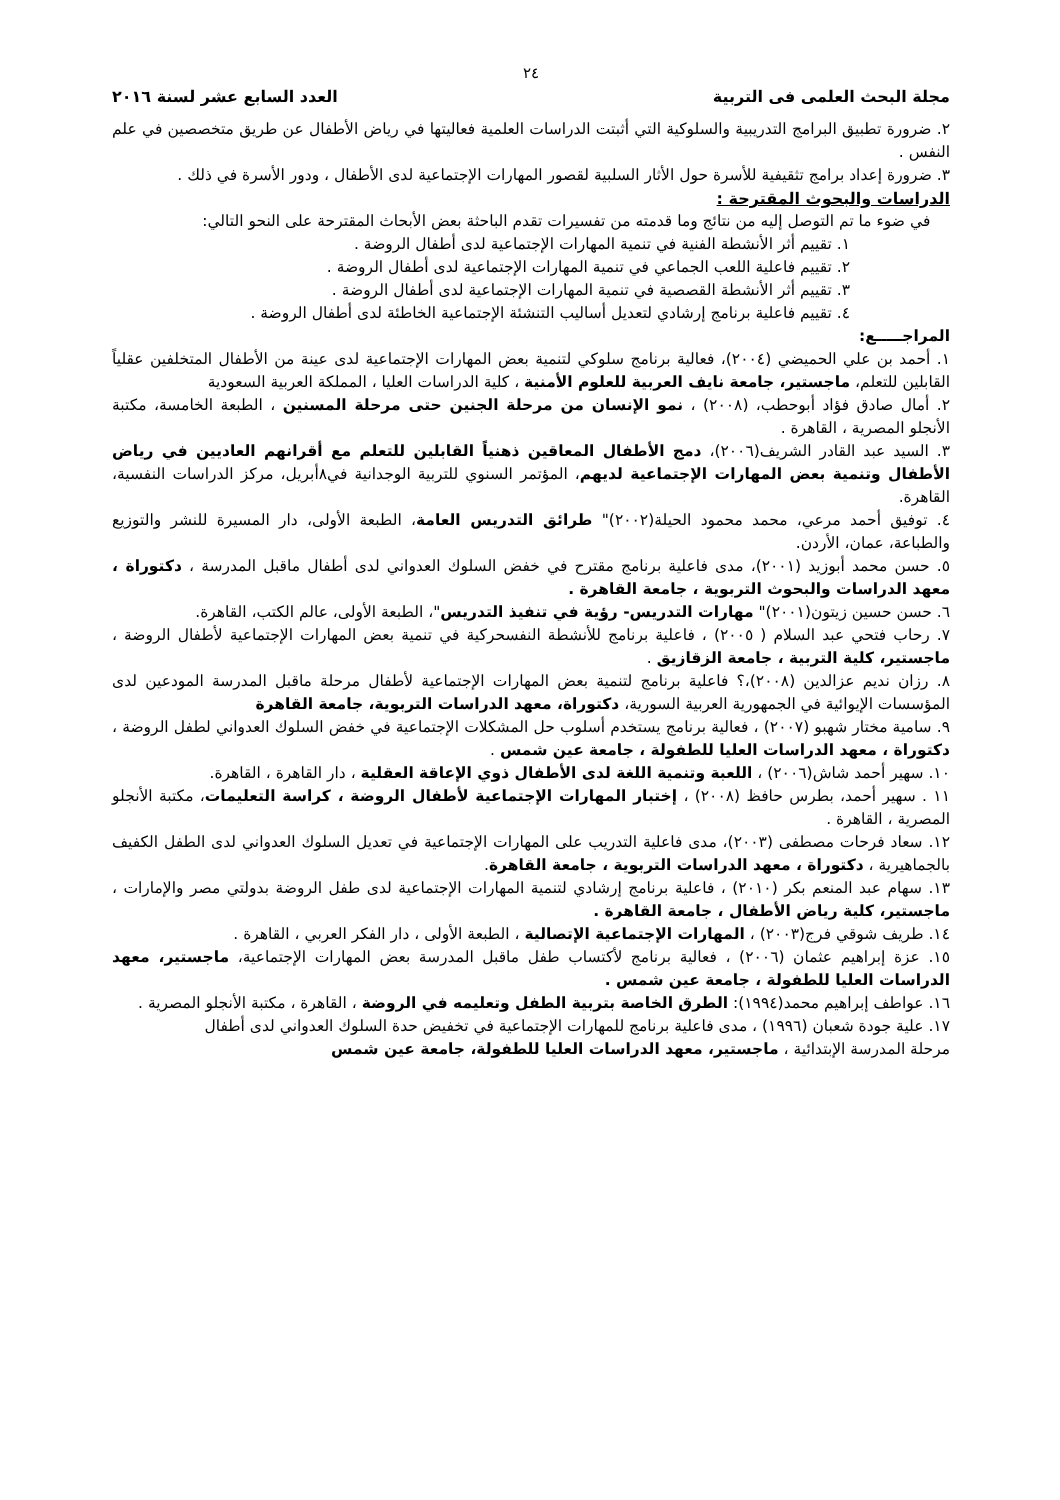٢٤
مجلة البحث العلمى فى التربية العدد السابع عشر لسنة ٢٠١٦
٢. ضرورة تطبيق البرامج التدريبية والسلوكية التي أثبتت الدراسات العلمية فعاليتها في رياض الأطفال عن طريق متخصصين في علم النفس .
٣. ضرورة إعداد برامج تثقيفية للأسرة حول الأثار السلبية لقصور المهارات الإجتماعية لدى الأطفال ، ودور الأسرة في ذلك .
الدراسات والبحوث المقترحة :
في ضوء ما تم التوصل إليه من نتائج وما قدمته من تفسيرات تقدم الباحثة بعض الأبحاث المقترحة على النحو التالي:
١. تقييم أثر الأنشطة الفنية في تنمية المهارات الإجتماعية لدى أطفال الروضة .
٢. تقييم فاعلية اللعب الجماعي في تنمية المهارات الإجتماعية لدى أطفال الروضة .
٣. تقييم أثر الأنشطة القصصية في تنمية المهارات الإجتماعية لدى أطفال الروضة .
٤. تقييم فاعلية برنامج إرشادي لتعديل أساليب التنشئة الإجتماعية الخاطئة لدى أطفال الروضة .
المراجـــــع:
١. أحمد بن علي الحميضي (٢٠٠٤)، فعالية برنامج سلوكي لتنمية بعض المهارات الإجتماعية لدى عينة من الأطفال المتخلفين عقلياً القابلين للتعلم، ماجستير، جامعة نايف العربية للعلوم الأمنية ، كلية الدراسات العليا ، المملكة العربية السعودية
٢. أمال صادق فؤاد أبوحطب، (٢٠٠٨) ، نمو الإنسان من مرحلة الجنين حتى مرحلة المسنين ، الطبعة الخامسة، مكتبة الأنجلو المصرية ، القاهرة .
٣. السيد عبد القادر الشريف(٢٠٠٦)، دمج الأطفال المعاقين ذهنياً القابلين للتعلم مع أقرانهم العاديين في رياض الأطفال وتنمية بعض المهارات الإجتماعية لديهم، المؤتمر السنوي للتربية الوجدانية في٨أبريل، مركز الدراسات النفسية، القاهرة.
٤. توفيق أحمد مرعي، محمد محمود الحيلة(٢٠٠٢)" طرائق التدريس العامة، الطبعة الأولى، دار المسيرة للنشر والتوزيع والطباعة، عمان، الأردن.
٥. حسن محمد أبوزيد (٢٠٠١)، مدى فاعلية برنامج مقترح في خفض السلوك العدواني لدى أطفال ماقبل المدرسة ، دكتوراة ، معهد الدراسات والبحوث التربوية ، جامعة القاهرة .
٦. حسن حسين زيتون(٢٠٠١)" مهارات التدريس- رؤية في تنفيذ التدريس"، الطبعة الأولى، عالم الكتب، القاهرة.
٧. رحاب فتحي عبد السلام ( ٢٠٠٥) ، فاعلية برنامج للأنشطة النفسحركية في تنمية بعض المهارات الإجتماعية لأطفال الروضة ، ماجستير، كلية التربية ، جامعة الزقازيق .
٨. رزان نديم عزالدين (٢٠٠٨)،؟ فاعلية برنامج لتنمية بعض المهارات الإجتماعية لأطفال مرحلة ماقبل المدرسة المودعين لدى المؤسسات الإيوائية في الجمهورية العربية السورية، دكتوراة، معهد الدراسات التربوية، جامعة القاهرة
٩. سامية مختار شهبو (٢٠٠٧) ، فعالية برنامج يستخدم أسلوب حل المشكلات الإجتماعية في خفض السلوك العدواني لطفل الروضة ، دكتوراة ، معهد الدراسات العليا للطفولة ، جامعة عين شمس .
١٠. سهير أحمد شاش(٢٠٠٦) ، اللعبة وتنمية اللغة لدى الأطفال ذوي الإعاقة العقلية ، دار القاهرة ، القاهرة.
١١ . سهير أحمد، بطرس حافظ (٢٠٠٨) ، إختبار المهارات الإجتماعية لأطفال الروضة ، كراسة التعليمات، مكتبة الأنجلو المصرية ، القاهرة .
١٢. سعاد فرحات مصطفى (٢٠٠٣)، مدى فاعلية التدريب على المهارات الإجتماعية في تعديل السلوك العدواني لدى الطفل الكفيف بالجماهيرية ، دكتوراة ، معهد الدراسات التربوية ، جامعة القاهرة.
١٣. سهام عبد المنعم بكر (٢٠١٠) ، فاعلية برنامج إرشادي لتنمية المهارات الإجتماعية لدى طفل الروضة بدولتي مصر والإمارات ، ماجستير، كلية رياض الأطفال ، جامعة القاهرة .
١٤. طريف شوقي فرج(٢٠٠٣) ، المهارات الإجتماعية الإتصالية ، الطبعة الأولى ، دار الفكر العربي ، القاهرة .
١٥. عزة إبراهيم عثمان (٢٠٠٦) ، فعالية برنامج لأكتساب طفل ماقبل المدرسة بعض المهارات الإجتماعية، ماجستير، معهد الدراسات العليا للطفولة ، جامعة عين شمس .
١٦. عواطف إبراهيم محمد(١٩٩٤): الطرق الخاصة بتربية الطفل وتعليمه في الروضة ، القاهرة ، مكتبة الأنجلو المصرية .
١٧. علية جودة شعبان (١٩٩٦) ، مدى فاعلية برنامج للمهارات الإجتماعية في تخفيض حدة السلوك العدواني لدى أطفال
مرحلة المدرسة الإبتدائية ، ماجستير، معهد الدراسات العليا للطفولة، جامعة عين شمس